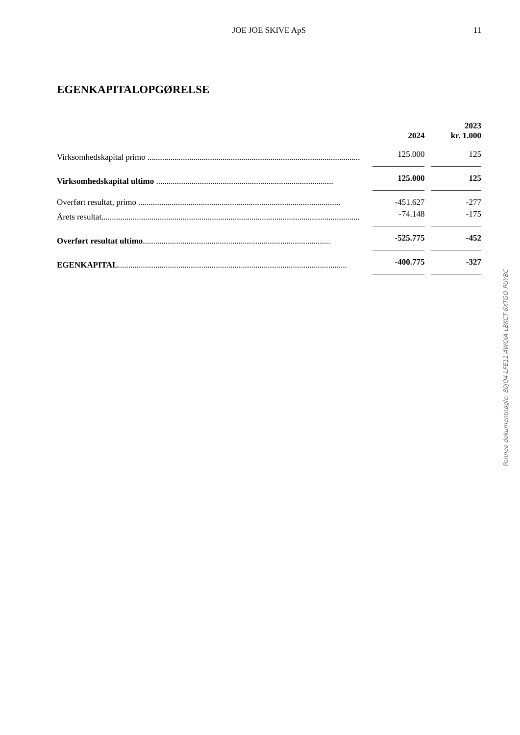JOE JOE SKIVE ApS
11
EGENKAPITALOPGØRELSE
| | | 2024 | | 2023 kr. 1.000 |
| --- | --- | --- | --- | --- |
| Virksomhedskapital primo ...................................................................................................... | | 125.000 | | 125 |
| Virksomhedskapital ultimo ..................................................................................... | | 125.000 | | 125 |
| Overført resultat, primo ................................................................................................. | | -451.627 | | -277 |
| Årets resultat............................................................................................................................ | | -74.148 | | -175 |
| Overført resultat ultimo .......................................................................................... | | -525.775 | | -452 |
| EGENKAPITAL .............................................................................................................. | | -400.775 | | -327 |
Penneo dokumentnøgle: 80JQ4-LFE11-AWQIA-LBKCT-6XTGO-PUYBC